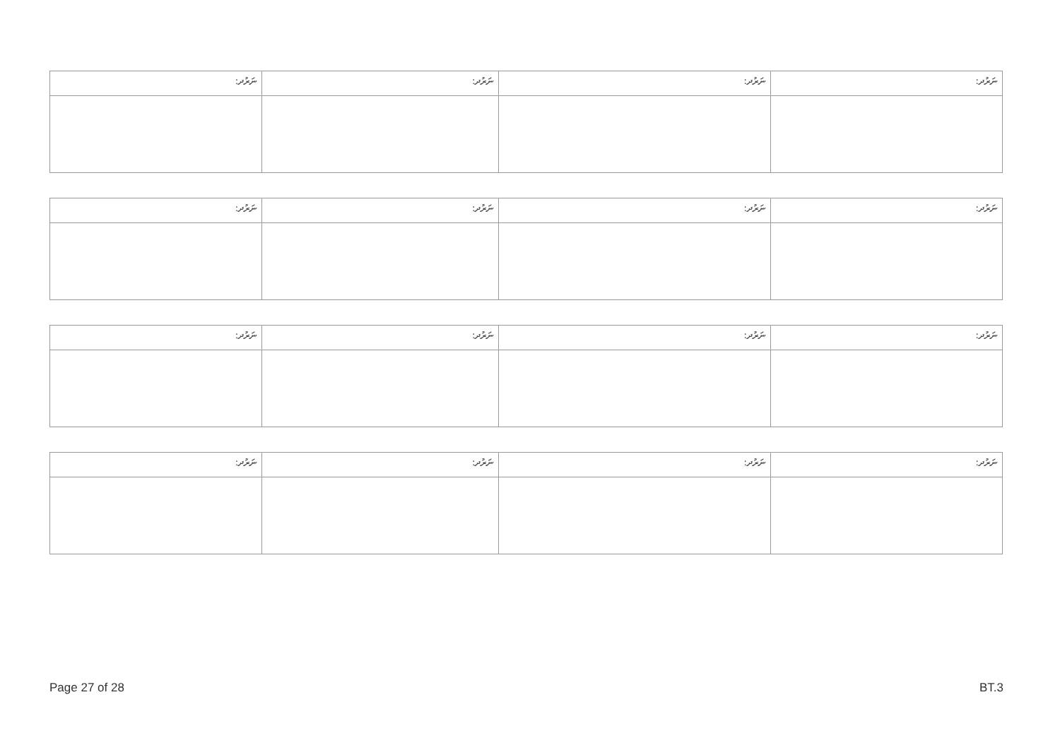| ނަރުދ: | ނަރުދ: | ނަރުދ: | ނަރުދ: |
| ނަރުދ: | ނަރުދ: | ނަރުދ: | ނަރުދ: |
| ނަރުދ: | ނަރުދ: | ނަރުދ: | ނަރުދ: |
| ނަރުދ: | ނަރުދ: | ނަރުދ: | ނަރުދ: |
Page 27 of 28 BT.3